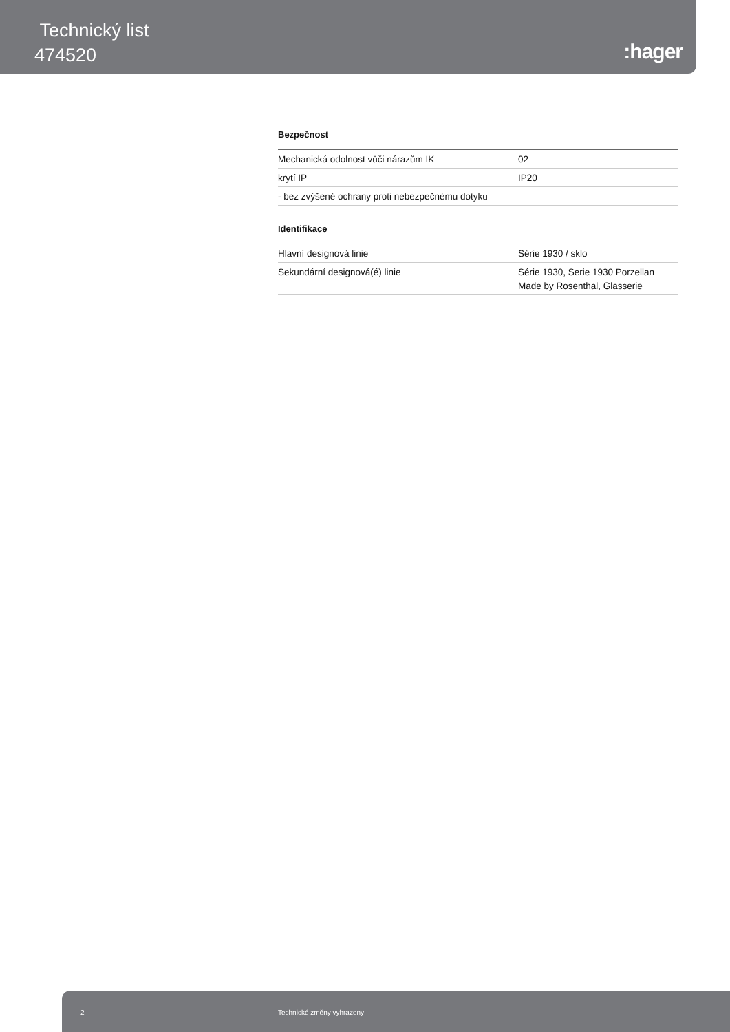Technický list
474520
:hager
Bezpečnost
| Mechanická odolnost vůči nárazům IK | 02 |
| krytí IP | IP20 |
| - bez zvýšené ochrany proti nebezpečnému dotyku | |
Identifikace
| Hlavní designová linie | Série 1930 / sklo |
| Sekundární designová(é) linie | Série 1930, Serie 1930 Porzellan Made by Rosenthal, Glasserie |
2 Technické změny vyhrazeny